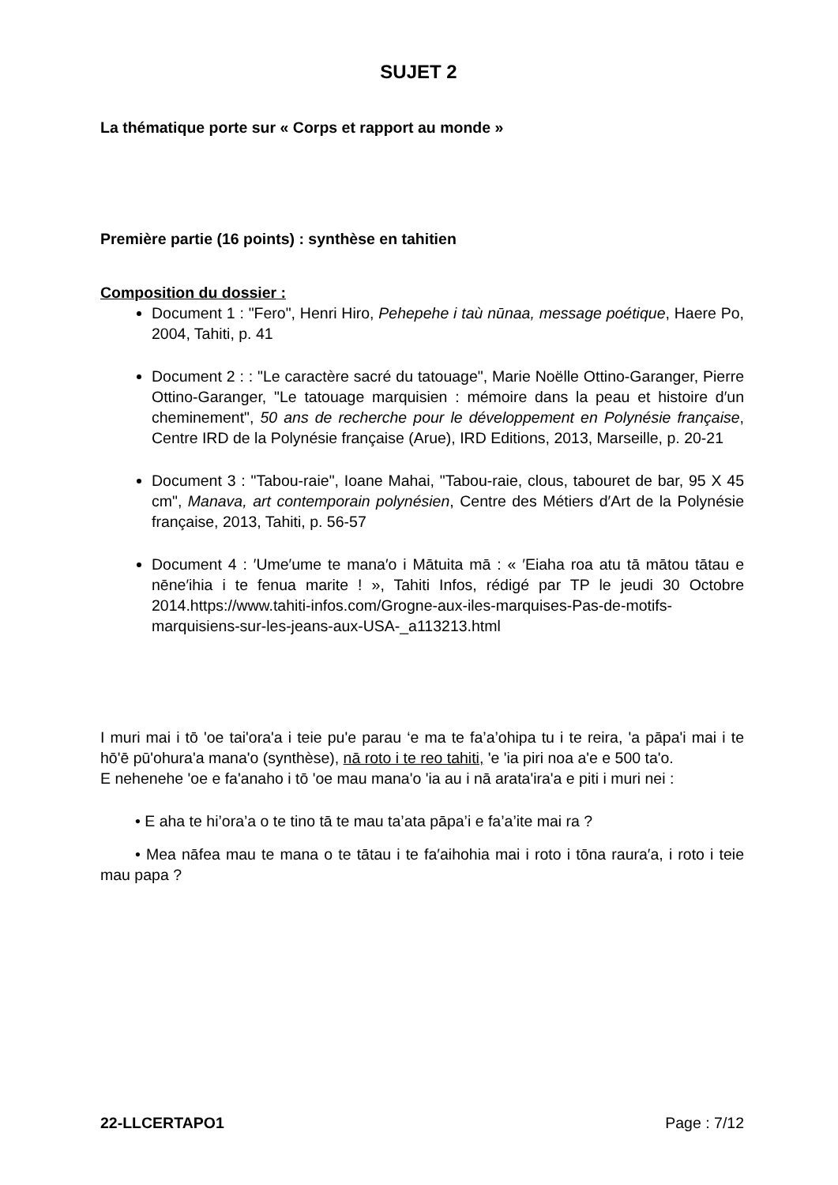SUJET 2
La thématique porte sur « Corps et rapport au monde »
Première partie (16 points) : synthèse en tahitien
Composition du dossier :
Document 1 : "Fero", Henri Hiro, Pehepehe i taù nūnaa, message poétique, Haere Po, 2004, Tahiti, p. 41
Document 2 : : "Le caractère sacré du tatouage", Marie Noëlle Ottino-Garanger, Pierre Ottino-Garanger, "Le tatouage marquisien : mémoire dans la peau et histoire d′un cheminement", 50 ans de recherche pour le développement en Polynésie française, Centre IRD de la Polynésie française (Arue), IRD Editions, 2013, Marseille, p. 20-21
Document 3 : "Tabou-raie", Ioane Mahai, "Tabou-raie, clous, tabouret de bar, 95 X 45 cm", Manava, art contemporain polynésien, Centre des Métiers d′Art de la Polynésie française, 2013, Tahiti, p. 56-57
Document 4 : ′Ume′ume te mana′o i Mātuita mā : « ′Eiaha roa atu tā mātou tātau e nēne′ihia i te fenua marite ! », Tahiti Infos, rédigé par TP le jeudi 30 Octobre 2014.https://www.tahiti-infos.com/Grogne-aux-iles-marquises-Pas-de-motifs-marquisiens-sur-les-jeans-aux-USA-_a113213.html
I muri mai i tō 'oe tai'ora'a i teie pu'e parau ‘e ma te fa’a’ohipa tu i te reira, 'a pāpa'i mai i te hō'ē pū'ohura'a mana'o (synthèse), nā roto i te reo tahiti, 'e 'ia piri noa a'e e 500 ta'o.
E nehenehe 'oe e fa'anaho i tō 'oe mau mana'o 'ia au i nā arata'ira'a e piti i muri nei :
• E aha te hi’ora’a o te tino tā te mau ta’ata pāpa’i e fa’a’ite mai ra ?
• Mea nāfea mau te mana o te tātau i te fa′aihohia mai i roto i tōna raura′a, i roto i teie mau papa ?
22-LLCERTAPO1 Page : 7/12